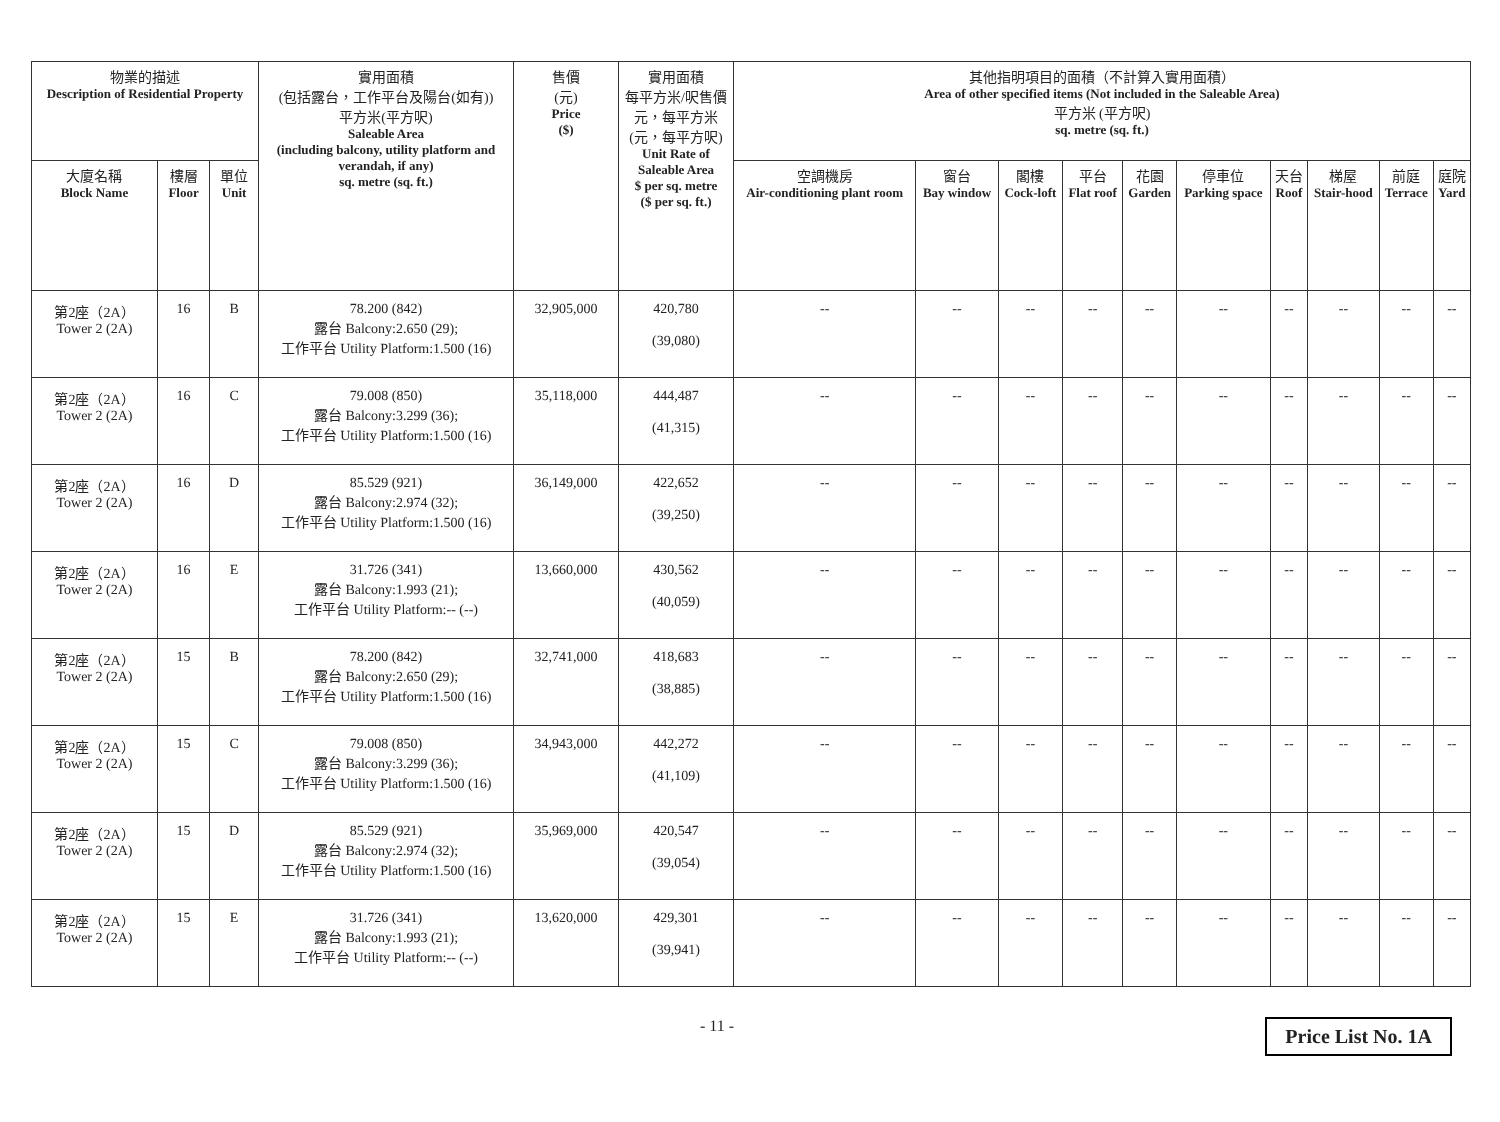| 物業的描述 Description of Residential Property | | | 實用面積 (包括露台，工作平台及陽台(如有)) 平方米(平方呎) Saleable Area (including balcony, utility platform and verandah, if any) sq. metre (sq. ft.) | 售價 (元) Price ($) | 實用面積 每平方米/呎售價 元，每平方米 (元，每平方呎) Unit Rate of Saleable Area $ per sq. metre ($ per sq. ft.) | 其他指明項目的面積（不計算入實用面積） Area of other specified items (Not included in the Saleable Area) 平方米 (平方呎) sq. metre (sq. ft.) | | | | | | | | | |
| --- | --- | --- | --- | --- | --- | --- | --- | --- | --- | --- | --- | --- | --- | --- | --- |
| 大廈名稱 Block Name | 樓層 Floor | 單位 Unit | | | | 空調機房 Air-conditioning plant room | 窗台 Bay window | 閣樓 Cock-loft | 平台 Flat roof | 花園 Garden | 停車位 Parking space | 天台 Roof | 梯屋 Stair-hood | 前庭 Terrace | 庭院 Yard |
| 第2座（2A） Tower 2 (2A) | 16 | B | 78.200 (842) 露台 Balcony:2.650 (29); 工作平台 Utility Platform:1.500 (16) | 32,905,000 | 420,780 (39,080) | -- | -- | -- | -- | -- | -- | -- | -- | -- | -- |
| 第2座（2A） Tower 2 (2A) | 16 | C | 79.008 (850) 露台 Balcony:3.299 (36); 工作平台 Utility Platform:1.500 (16) | 35,118,000 | 444,487 (41,315) | -- | -- | -- | -- | -- | -- | -- | -- | -- | -- |
| 第2座（2A） Tower 2 (2A) | 16 | D | 85.529 (921) 露台 Balcony:2.974 (32); 工作平台 Utility Platform:1.500 (16) | 36,149,000 | 422,652 (39,250) | -- | -- | -- | -- | -- | -- | -- | -- | -- | -- |
| 第2座（2A） Tower 2 (2A) | 16 | E | 31.726 (341) 露台 Balcony:1.993 (21); 工作平台 Utility Platform:-- (--) | 13,660,000 | 430,562 (40,059) | -- | -- | -- | -- | -- | -- | -- | -- | -- | -- |
| 第2座（2A） Tower 2 (2A) | 15 | B | 78.200 (842) 露台 Balcony:2.650 (29); 工作平台 Utility Platform:1.500 (16) | 32,741,000 | 418,683 (38,885) | -- | -- | -- | -- | -- | -- | -- | -- | -- | -- |
| 第2座（2A） Tower 2 (2A) | 15 | C | 79.008 (850) 露台 Balcony:3.299 (36); 工作平台 Utility Platform:1.500 (16) | 34,943,000 | 442,272 (41,109) | -- | -- | -- | -- | -- | -- | -- | -- | -- | -- |
| 第2座（2A） Tower 2 (2A) | 15 | D | 85.529 (921) 露台 Balcony:2.974 (32); 工作平台 Utility Platform:1.500 (16) | 35,969,000 | 420,547 (39,054) | -- | -- | -- | -- | -- | -- | -- | -- | -- | -- |
| 第2座（2A） Tower 2 (2A) | 15 | E | 31.726 (341) 露台 Balcony:1.993 (21); 工作平台 Utility Platform:-- (--) | 13,620,000 | 429,301 (39,941) | -- | -- | -- | -- | -- | -- | -- | -- | -- | -- |
- 11 - Price List No. 1A